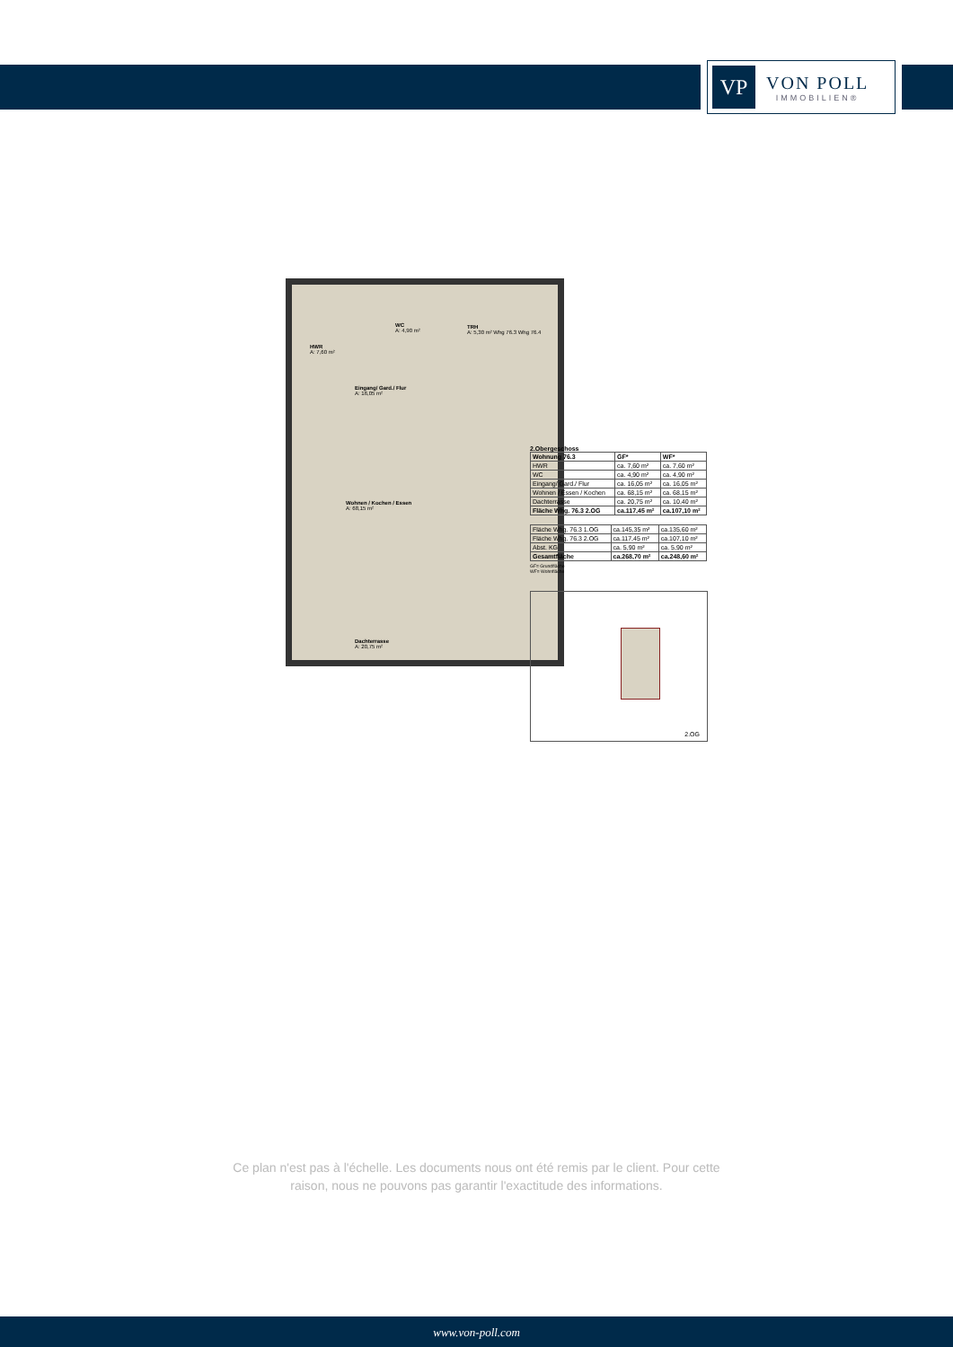VP
VON POLL
IMMOBILIEN®
HWR
A: 7,60 m²
WC
A: 4,90 m²
TRH
A: 5,30 m² Whg 76.3 Whg 76.4
Eingang/ Gard./ Flur
A: 16,05 m²
Wohnen / Kochen / Essen
A: 68,15 m²
Dachterrasse
A: 20,75 m²
2.Obergeschoss
| Wohnung 76.3 | GF* | WF* |
| --- | --- | --- |
| HWR | ca. 7,60 m² | ca. 7,60 m² |
| WC | ca. 4,90 m² | ca. 4,90 m² |
| Eingang/ Gard./ Flur | ca. 16,05 m² | ca. 16,05 m² |
| Wohnen / Essen / Kochen | ca. 68,15 m² | ca. 68,15 m² |
| Dachterrasse | ca. 20,75 m² | ca. 10,40 m² |
| Fläche Whg. 76.3 2.OG | ca.117,45 m² | ca.107,10 m² |
| Fläche Whg. 76.3 1.OG | ca.145,35 m² | ca.135,60 m² |
| Fläche Whg. 76.3 2.OG | ca.117,45 m² | ca.107,10 m² |
| Abst. KG | ca. 5,90 m² | ca. 5,90 m² |
| Gesamtfläche | ca.268,70 m² | ca.248,60 m² |
GF= Grundfläche
WF= Wohnfläche
2.OG
Ce plan n'est pas à l'échelle. Les documents nous ont été remis par le client. Pour cette
raison, nous ne pouvons pas garantir l'exactitude des informations.
www.von-poll.com